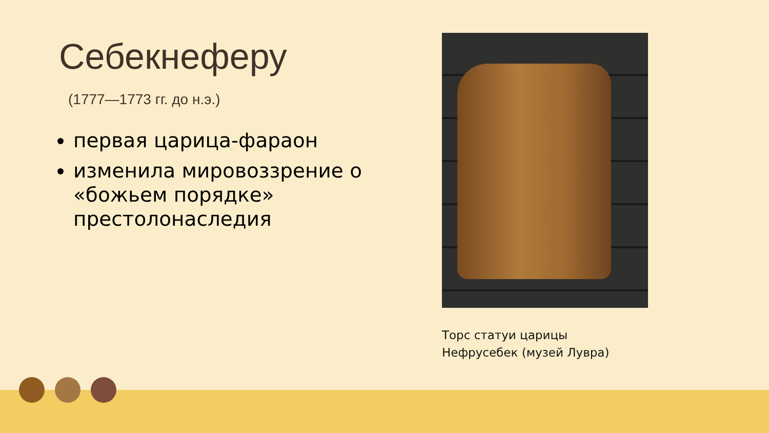Себекнеферу
(1777—1773 гг. до н.э.)
первая царица-фараон
изменила мировоззрение о «божьем порядке» престолонаследия
Торс статуи царицы
Нефрусебек (музей Лувра)